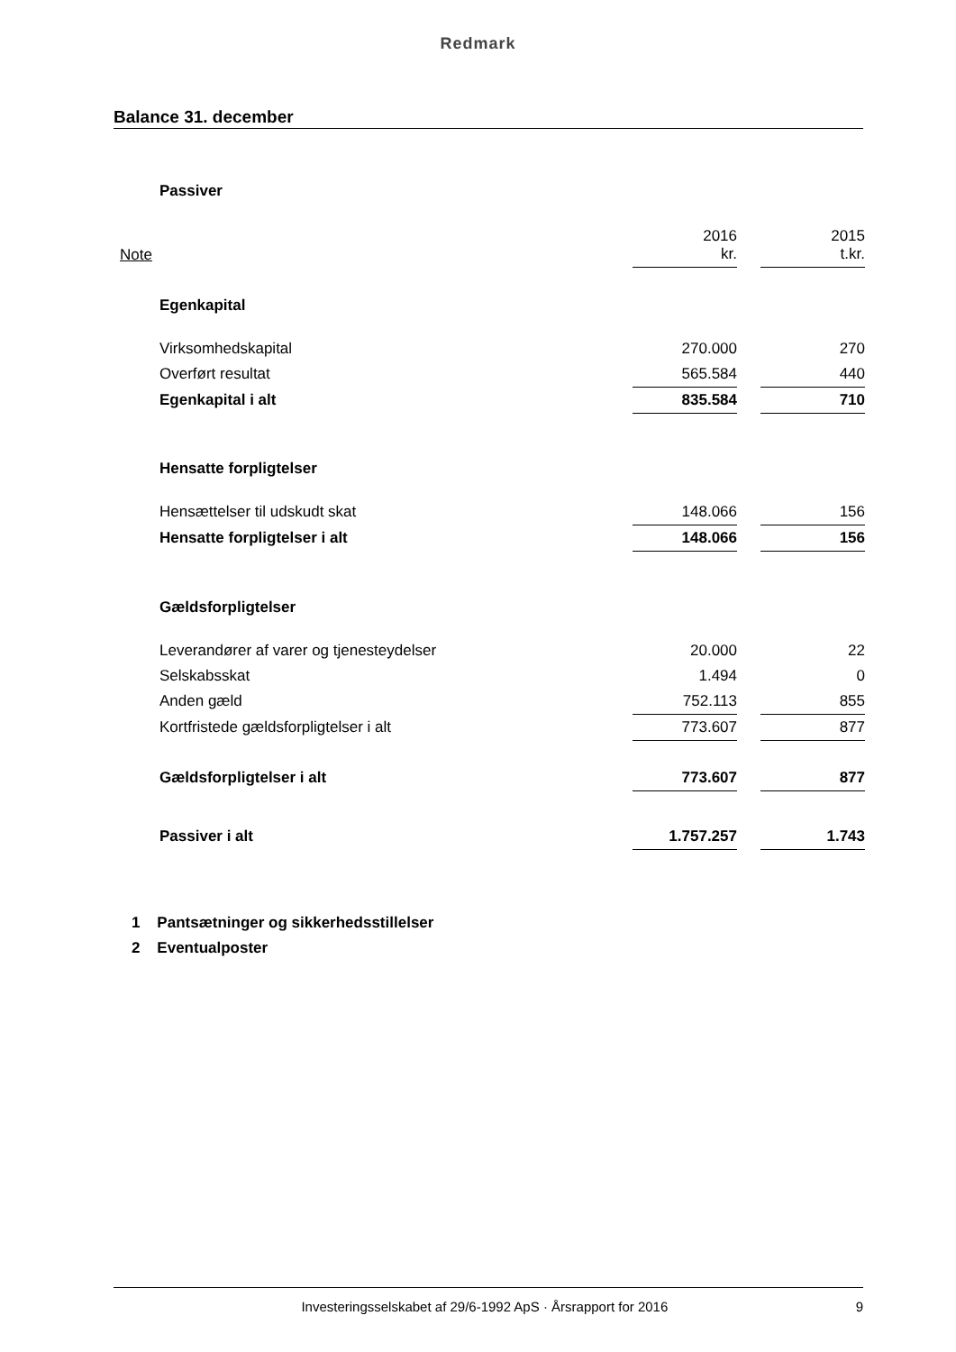Redmark
Balance 31. december
| Passiver | | | |
| Note | 2016 kr. | | 2015 t.kr. |
| Egenkapital | | | |
| Virksomhedskapital | 270.000 | | 270 |
| Overført resultat | 565.584 | | 440 |
| Egenkapital i alt | 835.584 | | 710 |
| Hensatte forpligtelser | | | |
| Hensættelser til udskudt skat | 148.066 | | 156 |
| Hensatte forpligtelser i alt | 148.066 | | 156 |
| Gældsforpligtelser | | | |
| Leverandører af varer og tjenesteydelser | 20.000 | | 22 |
| Selskabsskat | 1.494 | | 0 |
| Anden gæld | 752.113 | | 855 |
| Kortfristede gældsforpligtelser i alt | 773.607 | | 877 |
| Gældsforpligtelser i alt | 773.607 | | 877 |
| Passiver i alt | 1.757.257 | | 1.743 |
| 1 Pantsætninger og sikkerhedsstillelser | | | |
| 2 Eventualposter | | | |
Investeringsselskabet af 29/6-1992 ApS · Årsrapport for 2016 9